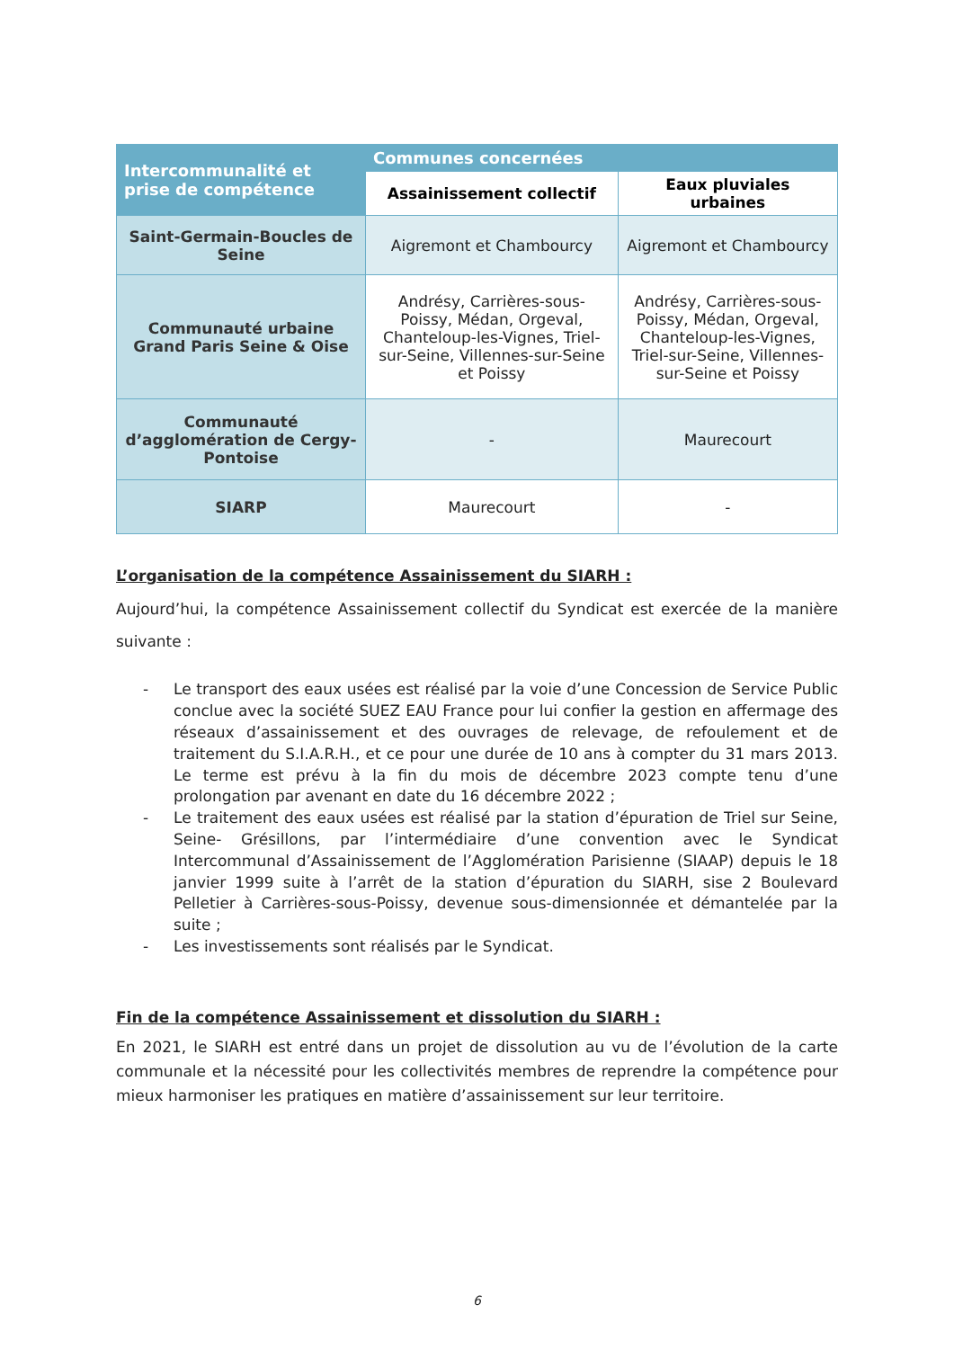| Intercommunalité et prise de compétence | Communes concernées | |
| --- | --- | --- |
| | Assainissement collectif | Eaux pluviales urbaines |
| Saint-Germain-Boucles de Seine | Aigremont et Chambourcy | Aigremont et Chambourcy |
| Communauté urbaine Grand Paris Seine & Oise | Andrésy, Carrières-sous-Poissy, Médan, Orgeval, Chanteloup-les-Vignes, Triel-sur-Seine, Villennes-sur-Seine et Poissy | Andrésy, Carrières-sous-Poissy, Médan, Orgeval, Chanteloup-les-Vignes, Triel-sur-Seine, Villennes-sur-Seine et Poissy |
| Communauté d’agglomération de Cergy-Pontoise | - | Maurecourt |
| SIARP | Maurecourt | - |
L’organisation de la compétence Assainissement du SIARH :
Aujourd’hui, la compétence Assainissement collectif du Syndicat est exercée de la manière suivante :
- Le transport des eaux usées est réalisé par la voie d’une Concession de Service Public conclue avec la société SUEZ EAU France pour lui confier la gestion en affermage des réseaux d’assainissement et des ouvrages de relevage, de refoulement et de traitement du S.I.A.R.H., et ce pour une durée de 10 ans à compter du 31 mars 2013. Le terme est prévu à la fin du mois de décembre 2023 compte tenu d’une prolongation par avenant en date du 16 décembre 2022 ;
- Le traitement des eaux usées est réalisé par la station d’épuration de Triel sur Seine, Seine- Grésillons, par l’intermédiaire d’une convention avec le Syndicat Intercommunal d’Assainissement de l’Agglomération Parisienne (SIAAP) depuis le 18 janvier 1999 suite à l’arrêt de la station d’épuration du SIARH, sise 2 Boulevard Pelletier à Carrières-sous-Poissy, devenue sous-dimensionnée et démantelée par la suite ;
- Les investissements sont réalisés par le Syndicat.
Fin de la compétence Assainissement et dissolution du SIARH :
En 2021, le SIARH est entré dans un projet de dissolution au vu de l’évolution de la carte communale et la nécessité pour les collectivités membres de reprendre la compétence pour mieux harmoniser les pratiques en matière d’assainissement sur leur territoire.
6